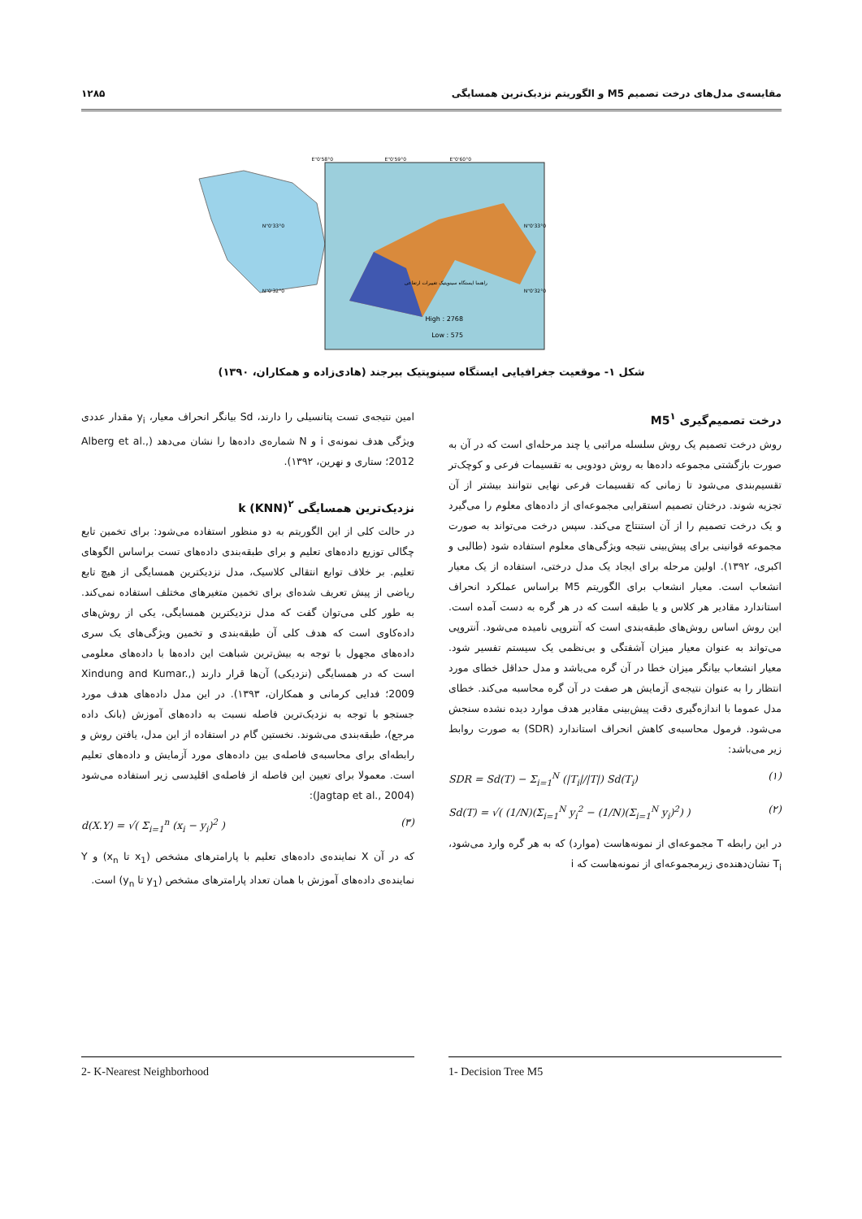مقایسه‌ی مدل‌های درخت تصمیم M5 و الگوریتم نزدیک‌ترین همسایگی ۱۲۸۵
High : 2768
Low : 575
58°0'0"E
59°0'0"E
60°0'0"E
33°0'0"N
32°0'0"N
33°0'0"N
32°0'0"N
راهنما ایستگاه سینوپتیک تغییرات ارتفاعی
شکل ۱- موقعیت جغرافیایی ایستگاه سینوپتیک بیرجند (هادی‌زاده و همکاران، ۱۳۹۰)
درخت تصمیم‌گیری M5<sup>۱</sup>
روش درخت تصمیم یک روش سلسله مراتبی یا چند مرحله‌ای است که در آن به صورت بازگشتی مجموعه داده‌ها به روش دودویی به تقسیمات فرعی و کوچک‌تر تقسیم‌بندی می‌شود تا زمانی که تقسیمات فرعی نهایی نتوانند بیشتر از آن تجزیه شوند. درختان تصمیم استقرایی مجموعه‌ای از داده‌های معلوم را می‌گیرد و یک درخت تصمیم را از آن استنتاج می‌کند. سپس درخت می‌تواند به صورت مجموعه قوانینی برای پیش‌بینی نتیجه ویژگی‌های معلوم استفاده شود (طالبی و اکبری، ۱۳۹۲). اولین مرحله برای ایجاد یک مدل درختی، استفاده از یک معیار انشعاب است. معیار انشعاب برای الگوریتم M5 براساس عملکرد انحراف استاندارد مقادیر هر کلاس و یا طبقه است که در هر گره به دست آمده است. این روش اساس روش‌های طبقه‌بندی است که آنتروپی نامیده می‌شود. آنتروپی می‌تواند به عنوان معیار میزان آشفتگی و بی‌نظمی یک سیستم تفسیر شود. معیار انشعاب بیانگر میزان خطا در آن گره می‌باشد و مدل حداقل خطای مورد انتظار را به عنوان نتیجه‌ی آزمایش هر صفت در آن گره محاسبه می‌کند. خطای مدل عموما با اندازه‌گیری دقت پیش‌بینی مقادیر هدف موارد دیده نشده سنجش می‌شود. فرمول محاسبه‌ی کاهش انحراف استاندارد (SDR) به صورت روابط زیر می‌باشد:
SDR = Sd(T) − Σ<sub>i=1</sub><sup>N</sup> (|T<sub>i</sub>|/|T|) Sd(T<sub>i</sub>) (۱)
Sd(T) = √( (1/N)(Σ<sub>i=1</sub><sup>N</sup> y<sub>i</sub><sup>2</sup> − (1/N)(Σ<sub>i=1</sub><sup>N</sup> y<sub>i</sub>)<sup>2</sup>) ) (۲)
در این رابطه T مجموعه‌ای از نمونه‌هاست (موارد) که به هر گره وارد می‌شود، T<sub>i</sub> نشان‌دهنده‌ی زیرمجموعه‌ای از نمونه‌هاست که i
امین نتیجه‌ی تست پتانسیلی را دارند، Sd بیانگر انحراف معیار، y<sub>i</sub> مقدار عددی ویژگی هدف نمونه‌ی i و N شماره‌ی داده‌ها را نشان می‌دهد (Alberg et al., 2012؛ ستاری و نهرین، ۱۳۹۲).
نزدیک‌ترین همسایگی k (KNN)<sup>۲</sup>
در حالت کلی از این الگوریتم به دو منظور استفاده می‌شود: برای تخمین تابع چگالی توزیع داده‌های تعلیم و برای طبقه‌بندی داده‌های تست براساس الگوهای تعلیم. بر خلاف توابع انتقالی کلاسیک، مدل نزدیکترین همسایگی از هیچ تابع ریاضی از پیش تعریف شده‌ای برای تخمین متغیرهای مختلف استفاده نمی‌کند. به طور کلی می‌توان گفت که مدل نزدیکترین همسایگی، یکی از روش‌های داده‌کاوی است که هدف کلی آن طبقه‌بندی و تخمین ویژگی‌های یک سری داده‌های مجهول با توجه به بیش‌ترین شباهت این داده‌ها با داده‌های معلومی است که در همسایگی (نزدیکی) آن‌ها قرار دارند (Xindung and Kumar., 2009؛ فدایی کرمانی و همکاران، ۱۳۹۳). در این مدل داده‌های هدف مورد جستجو با توجه به نزدیک‌ترین فاصله نسبت به داده‌های آموزش (بانک داده مرجع)، طبقه‌بندی می‌شوند. نخستین گام در استفاده از این مدل، یافتن روش و رابطه‌ای برای محاسبه‌ی فاصله‌ی بین داده‌های مورد آزمایش و داده‌های تعلیم است. معمولا برای تعیین این فاصله از فاصله‌ی اقلیدسی زیر استفاده می‌شود (Jagtap et al., 2004):
d(X.Y) = √( Σ<sub>i=1</sub><sup>n</sup> (x<sub>i</sub> − y<sub>i</sub>)<sup>2</sup> ) (۳)
که در آن X نماینده‌ی داده‌های تعلیم با پارامترهای مشخص (x<sub>1</sub> تا x<sub>n</sub>) و Y نماینده‌ی داده‌های آموزش با همان تعداد پارامترهای مشخص (y<sub>1</sub> تا y<sub>n</sub>) است.
1- Decision Tree M5 2- K-Nearest Neighborhood